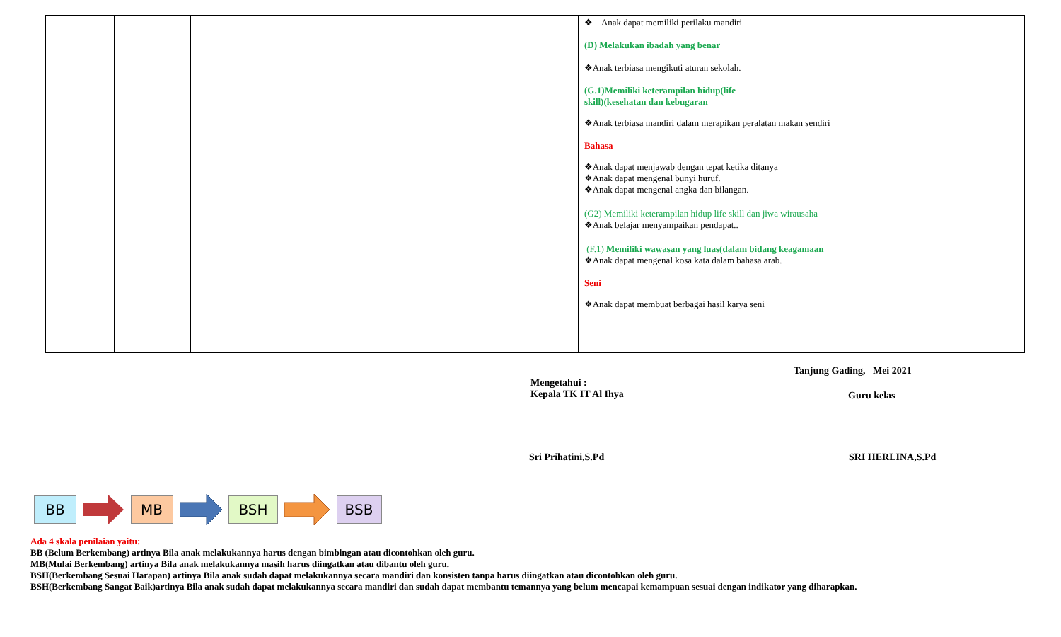| | | | | ❖ Anak dapat memiliki perilaku mandiri (D) Melakukan ibadah yang benar ❖Anak terbiasa mengikuti aturan sekolah. (G.1)Memiliki keterampilan hidup(life skill)(kesehatan dan kebugaran ❖Anak terbiasa mandiri dalam merapikan peralatan makan sendiri Bahasa ❖Anak dapat menjawab dengan tepat ketika ditanya ❖Anak dapat mengenal bunyi huruf. ❖Anak dapat mengenal angka dan bilangan. (G2) Memiliki keterampilan hidup life skill dan jiwa wirausaha ❖Anak belajar menyampaikan pendapat.. (F.1) Memiliki wawasan yang luas(dalam bidang keagamaan ❖Anak dapat mengenal kosa kata dalam bahasa arab. Seni ❖Anak dapat membuat berbagai hasil karya seni | |
Tanjung Gading, Mei 2021
Mengetahui :
Kepala TK IT Al Ihya
Guru kelas
Sri Prihatini,S.Pd SRI HERLINA,S.Pd
BB MB BSH BSB
Ada 4 skala penilaian yaitu:
BB (Belum Berkembang) artinya Bila anak melakukannya harus dengan bimbingan atau dicontohkan oleh guru.
MB(Mulai Berkembang) artinya Bila anak melakukannya masih harus diingatkan atau dibantu oleh guru.
BSH(Berkembang Sesuai Harapan) artinya Bila anak sudah dapat melakukannya secara mandiri dan konsisten tanpa harus diingatkan atau dicontohkan oleh guru.
BSH(Berkembang Sangat Baik)artinya Bila anak sudah dapat melakukannya secara mandiri dan sudah dapat membantu temannya yang belum mencapai kemampuan sesuai dengan indikator yang diharapkan.